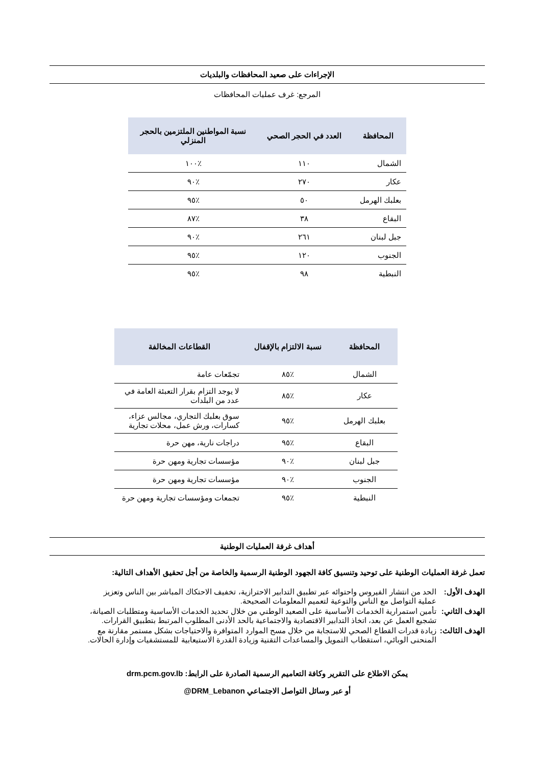الإجراءات على صعيد المحافظات والبلديات
المرجع: غرف عمليات المحافظات
| المحافظة | العدد في الحجر الصحي | نسبة المواطنين الملتزمين بالحجر المنزلي |
| --- | --- | --- |
| الشمال | ١١٠ | ٪١٠٠ |
| عكار | ٢٧٠ | ٪٩٠ |
| بعلبك الهرمل | ٥٠ | ٪٩٥ |
| البقاع | ٣٨ | ٪٨٧ |
| جبل لبنان | ٢٦١ | ٪٩٠ |
| الجنوب | ١٢٠ | ٪٩٥ |
| النبطية | ٩٨ | ٪٩٥ |
| المحافظة | نسبة الالتزام بالإقفال | القطاعات المخالفة |
| --- | --- | --- |
| الشمال | ٪٨٥ | تجمّعات عامة |
| عكار | ٪٨٥ | لا يوجد التزام بقرار التعبئة العامة في عدد من البلدات |
| بعلبك الهرمل | ٪٩٥ | سوق بعلبك التجاري، مجالس عزاء، كسارات، ورش عمل، محلات تجارية |
| البقاع | ٪٩٥ | دراجات نارية، مهن حرة |
| جبل لبنان | ٪٩٠ | مؤسسات تجارية ومهن حرة |
| الجنوب | ٪٩٠ | مؤسسات تجارية ومهن حرة |
| النبطية | ٪٩٥ | تجمعات ومؤسسات تجارية ومهن حرة |
أهداف غرفة العمليات الوطنية
تعمل غرفة العمليات الوطنية على توحيد وتنسيق كافة الجهود الوطنية الرسمية والخاصة من أجل تحقيق الأهداف التالية:
الهدف الأول:
الحد من انتشار الفيروس واحتوائه عبر تطبيق التدابير الاحترازية، تخفيف الاحتكاك المباشر بين الناس وتعزيز عملية التواصل مع الناس والتوعية لتعميم المعلومات الصحيحة.
الهدف الثاني:
تأمين استمرارية الخدمات الأساسية على الصعيد الوطني من خلال تحديد الخدمات الأساسية ومتطلبات الصيانة، تشجيع العمل عن بعد، اتخاذ التدابير الاقتصادية والاجتماعية بالحد الأدنى المطلوب المرتبط بتطبيق القرارات.
الهدف الثالث:
زيادة قدرات القطاع الصحي للاستجابة من خلال مسح الموارد المتوافرة والاحتياجات بشكل مستمر مقارنة مع المنحنى الوبائي، استقطاب التمويل والمساعدات التقنية وزيادة القدرة الاستيعابية للمستشفيات وإدارة الحالات.
يمكن الاطلاع على التقرير وكافة التعاميم الرسمية الصادرة على الرابط: drm.pcm.gov.lb
أو عبر وسائل التواصل الاجتماعي DRM_Lebanon@